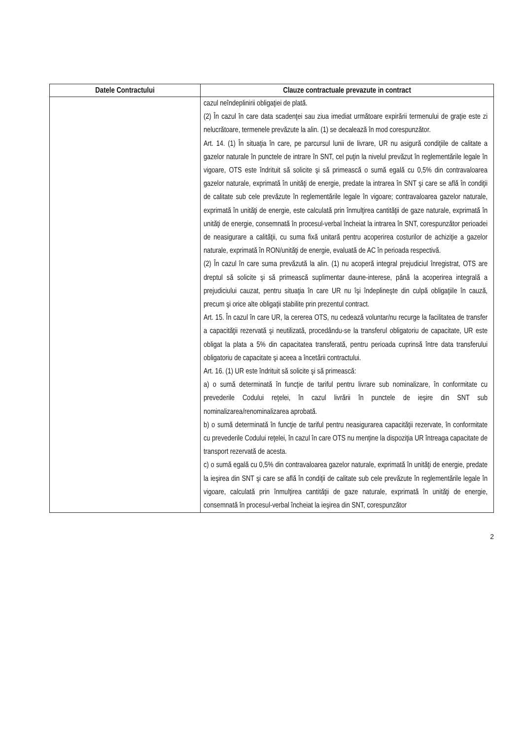| Datele Contractului | Clauze contractuale prevazute in contract |
| --- | --- |
| | cazul neîndeplinirii obligaţiei de plată. (2) În cazul în care data scadenţei sau ziua imediat următoare expirării termenului de graţie este zi nelucrătoare, termenele prevăzute la alin. (1) se decalează în mod corespunzător. Art. 14. (1) În situaţia în care, pe parcursul lunii de livrare, UR nu asigură condiţiile de calitate a gazelor naturale în punctele de intrare în SNT, cel puţin la nivelul prevăzut în reglementările legale în vigoare, OTS este îndrituit să solicite şi să primească o sumă egală cu 0,5% din contravaloarea gazelor naturale, exprimată în unităţi de energie, predate la intrarea în SNT şi care se află în condiţii de calitate sub cele prevăzute în reglementările legale în vigoare; contravaloarea gazelor naturale, exprimată în unităţi de energie, este calculată prin înmulţirea cantităţii de gaze naturale, exprimată în unităţi de energie, consemnată în procesul-verbal încheiat la intrarea în SNT, corespunzător perioadei de neasigurare a calităţii, cu suma fixă unitară pentru acoperirea costurilor de achiziţie a gazelor naturale, exprimată în RON/unităţi de energie, evaluată de AC în perioada respectivă. (2) În cazul în care suma prevăzută la alin. (1) nu acoperă integral prejudiciul înregistrat, OTS are dreptul să solicite şi să primească suplimentar daune-interese, până la acoperirea integrală a prejudiciului cauzat, pentru situaţia în care UR nu îşi îndeplineşte din culpă obligaţiile în cauză, precum şi orice alte obligaţii stabilite prin prezentul contract. Art. 15. În cazul în care UR, la cererea OTS, nu cedează voluntar/nu recurge la facilitatea de transfer a capacităţii rezervată şi neutilizată, procedându-se la transferul obligatoriu de capacitate, UR este obligat la plata a 5% din capacitatea transferată, pentru perioada cuprinsă între data transferului obligatoriu de capacitate şi aceea a încetării contractului. Art. 16. (1) UR este îndrituit să solicite şi să primească: a) o sumă determinată în funcţie de tariful pentru livrare sub nominalizare, în conformitate cu prevederile Codului reţelei, în cazul livrării în punctele de ieşire din SNT sub nominalizarea/renominalizarea aprobată. b) o sumă determinată în funcţie de tariful pentru neasigurarea capacităţii rezervate, în conformitate cu prevederile Codului reţelei, în cazul în care OTS nu menţine la dispoziţia UR întreaga capacitate de transport rezervată de acesta. c) o sumă egală cu 0,5% din contravaloarea gazelor naturale, exprimată în unităţi de energie, predate la ieşirea din SNT şi care se află în condiţii de calitate sub cele prevăzute în reglementările legale în vigoare, calculată prin înmulţirea cantităţii de gaze naturale, exprimată în unităţi de energie, consemnată în procesul-verbal încheiat la ieşirea din SNT, corespunzător |
2